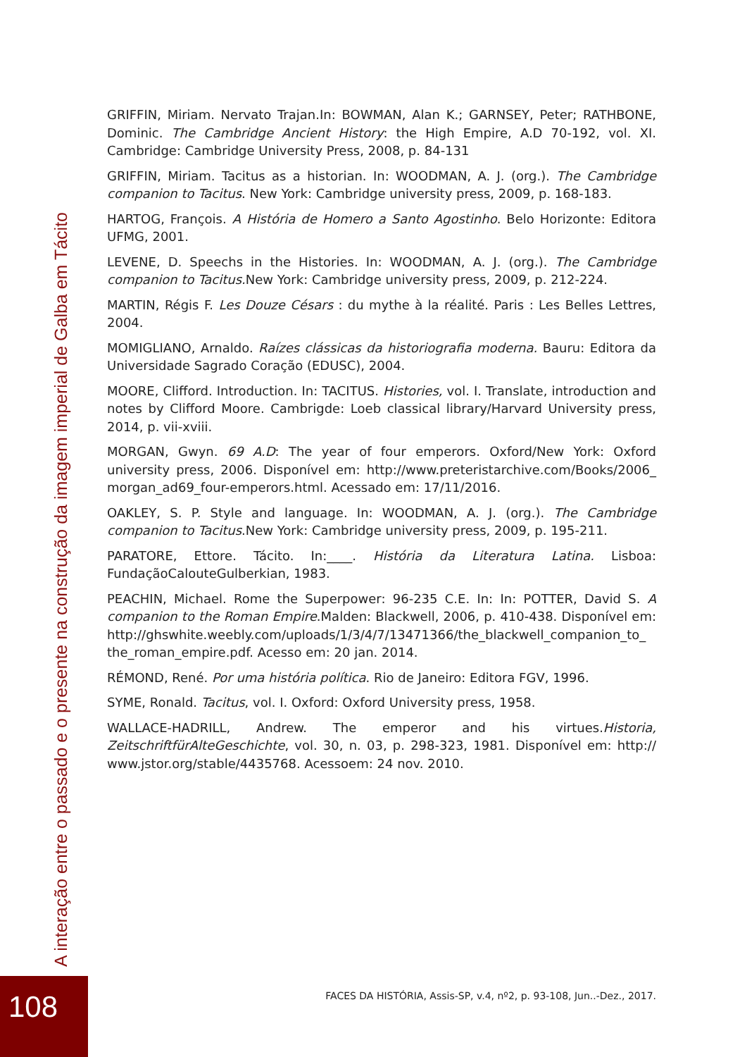A interação entre o passado e o presente na construção da imagem imperial de Galba em Tácito
GRIFFIN, Miriam. Nervato Trajan.In: BOWMAN, Alan K.; GARNSEY, Peter; RATHBONE, Dominic. The Cambridge Ancient History: the High Empire, A.D 70-192, vol. XI. Cambridge: Cambridge University Press, 2008, p. 84-131
GRIFFIN, Miriam. Tacitus as a historian. In: WOODMAN, A. J. (org.). The Cambridge companion to Tacitus. New York: Cambridge university press, 2009, p. 168-183.
HARTOG, François. A História de Homero a Santo Agostinho. Belo Horizonte: Editora UFMG, 2001.
LEVENE, D. Speechs in the Histories. In: WOODMAN, A. J. (org.). The Cambridge companion to Tacitus. New York: Cambridge university press, 2009, p. 212-224.
MARTIN, Régis F. Les Douze Césars : du mythe à la réalité. Paris : Les Belles Lettres, 2004.
MOMIGLIANO, Arnaldo. Raízes clássicas da historiografia moderna. Bauru: Editora da Universidade Sagrado Coração (EDUSC), 2004.
MOORE, Clifford. Introduction. In: TACITUS. Histories, vol. I. Translate, introduction and notes by Clifford Moore. Cambrigde: Loeb classical library/Harvard University press, 2014, p. vii-xviii.
MORGAN, Gwyn. 69 A.D: The year of four emperors. Oxford/New York: Oxford university press, 2006. Disponível em: http://www.preteristarchive.com/Books/2006_ morgan_ad69_four-emperors.html. Acessado em: 17/11/2016.
OAKLEY, S. P. Style and language. In: WOODMAN, A. J. (org.). The Cambridge companion to Tacitus.New York: Cambridge university press, 2009, p. 195-211.
PARATORE, Ettore. Tácito. In:____. História da Literatura Latina. Lisboa: FundaçãoCalouteGulberkian, 1983.
PEACHIN, Michael. Rome the Superpower: 96-235 C.E. In: In: POTTER, David S. A companion to the Roman Empire.Malden: Blackwell, 2006, p. 410-438. Disponível em: http://ghswhite.weebly.com/uploads/1/3/4/7/13471366/the_blackwell_companion_to_ the_roman_empire.pdf. Acesso em: 20 jan. 2014.
RÉMOND, René. Por uma história política. Rio de Janeiro: Editora FGV, 1996.
SYME, Ronald. Tacitus, vol. I. Oxford: Oxford University press, 1958.
WALLACE-HADRILL, Andrew. The emperor and his virtues.Historia, ZeitschriftfürAlteGeschichte, vol. 30, n. 03, p. 298-323, 1981. Disponível em: http:// www.jstor.org/stable/4435768. Acessoem: 24 nov. 2010.
FACES DA HISTÓRIA, Assis-SP, v.4, nº2, p. 93-108, Jun..-Dez., 2017.
108